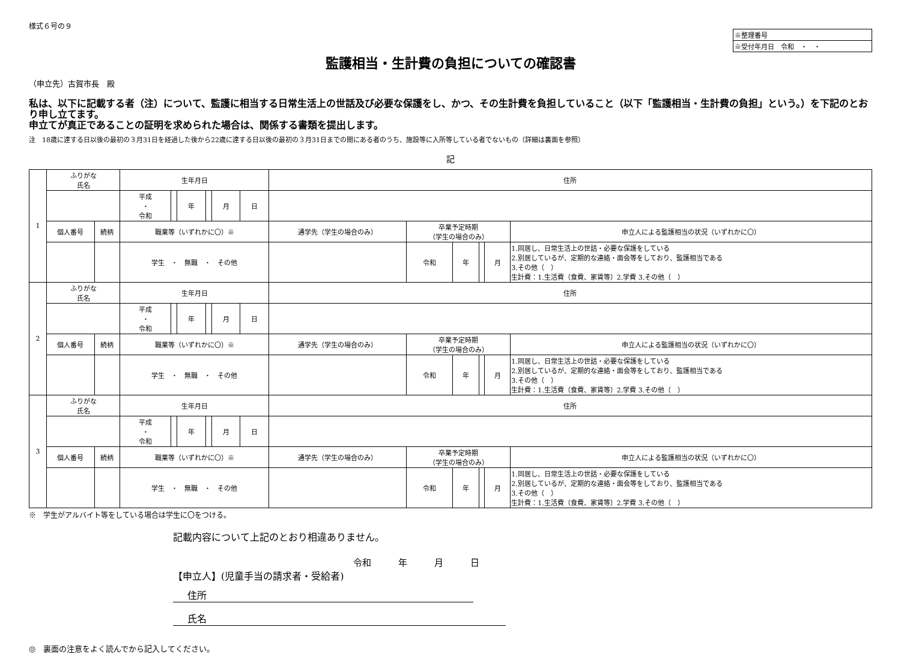様式６号の９
※整理番号
※受付年月日　令和　・　・
監護相当・生計費の負担についての確認書
（申立先）古賀市長　殿
私は、以下に記載する者（注）について、監護に相当する日常生活上の世話及び必要な保護をし、かつ、その生計費を負担していること（以下「監護相当・生計費の負担」という。）を下記のとおり申し立てます。
申立てが真正であることの証明を求められた場合は、関係する書類を提出します。
注　18歳に達する日以後の最初の３月31日を経過した後から22歳に達する日以後の最初の３月31日までの間にある者のうち、施設等に入所等している者でないもの（詳細は裏面を参照）
記
| 1 | ふりがな 氏名 | | 生年月日 | | | | | | 住所 | | | | | |
| | | | 平成 ・ 令和 | | 年 | | 月 | 日 | | | | | | |
| | 個人番号 | 続柄 | 職業等（いずれかに〇）※ | | | | | | 通学先（学生の場合のみ） | 卒業予定時期 （学生の場合のみ） | | | | 申立人による監護相当の状況（いずれかに〇） |
| | | | 学生 ・ 無職 ・ その他 | | | | | | | 令和 | 年 | | 月 | 1.同居し、日常生活上の世話・必要な保護をしている 2.別居しているが、定期的な連絡・面会等をしており、監護相当である 3.その他（ ） 生計費：1.生活費（食費、家賃等）2.学費 3.その他（ ） |
| 2 | ふりがな 氏名 | | 生年月日 | | | | | | 住所 | | | | | |
| | | | 平成 ・ 令和 | | 年 | | 月 | 日 | | | | | | |
| | 個人番号 | 続柄 | 職業等（いずれかに〇）※ | | | | | | 通学先（学生の場合のみ） | 卒業予定時期 （学生の場合のみ） | | | | 申立人による監護相当の状況（いずれかに〇） |
| | | | 学生 ・ 無職 ・ その他 | | | | | | | 令和 | 年 | | 月 | 1.同居し、日常生活上の世話・必要な保護をしている 2.別居しているが、定期的な連絡・面会等をしており、監護相当である 3.その他（ ） 生計費：1.生活費（食費、家賃等）2.学費 3.その他（ ） |
| 3 | ふりがな 氏名 | | 生年月日 | | | | | | 住所 | | | | | |
| | | | 平成 ・ 令和 | | 年 | | 月 | 日 | | | | | | |
| | 個人番号 | 続柄 | 職業等（いずれかに〇）※ | | | | | | 通学先（学生の場合のみ） | 卒業予定時期 （学生の場合のみ） | | | | 申立人による監護相当の状況（いずれかに〇） |
| | | | 学生 ・ 無職 ・ その他 | | | | | | | 令和 | 年 | | 月 | 1.同居し、日常生活上の世話・必要な保護をしている 2.別居しているが、定期的な連絡・面会等をしており、監護相当である 3.その他（ ） 生計費：1.生活費（食費、家賃等）2.学費 3.その他（ ） |
※　学生がアルバイト等をしている場合は学生に〇をつける。
記載内容について上記のとおり相違ありません。
令和　　　年　　　月　　　日
【申立人】(児童手当の請求者・受給者)
住所
氏名
◎　裏面の注意をよく読んでから記入してください。